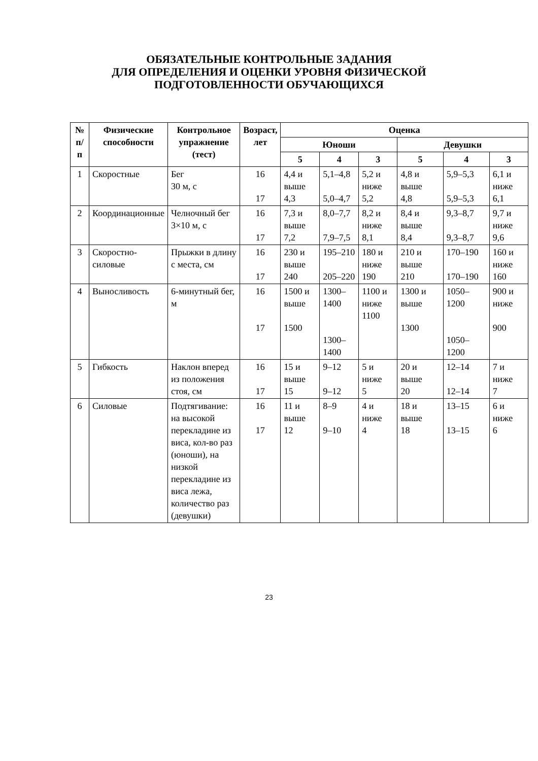ОБЯЗАТЕЛЬНЫЕ КОНТРОЛЬНЫЕ ЗАДАНИЯ
ДЛЯ ОПРЕДЕЛЕНИЯ И ОЦЕНКИ УРОВНЯ ФИЗИЧЕСКОЙ
ПОДГОТОВЛЕННОСТИ ОБУЧАЮЩИХСЯ
| № п/п | Физические способности | Контрольное упражнение (тест) | Возраст, лет | Оценка | | | | | |
| --- | --- | --- | --- | --- | --- | --- | --- | --- | --- |
| | | | | Юноши | | | Девушки | | |
| | | | | 5 | 4 | 3 | 5 | 4 | 3 |
| 1 | Скоростные | Бег 30 м, с | 16 17 | 4,4 и выше 4,3 | 5,1–4,8 5,0–4,7 | 5,2 и ниже 5,2 | 4,8 и выше 4,8 | 5,9–5,3 5,9–5,3 | 6,1 и ниже 6,1 |
| 2 | Координационные | Челночный бег 3×10 м, с | 16 17 | 7,3 и выше 7,2 | 8,0–7,7 7,9–7,5 | 8,2 и ниже 8,1 | 8,4 и выше 8,4 | 9,3–8,7 9,3–8,7 | 9,7 и ниже 9,6 |
| 3 | Скоростно-силовые | Прыжки в длину с места, см | 16 17 | 230 и выше 240 | 195–210 205–220 | 180 и ниже 190 | 210 и выше 210 | 170–190 170–190 | 160 и ниже 160 |
| 4 | Выносливость | 6-минутный бег, м | 16 17 | 1500 и выше 1500 | 1300–1400 1300–1400 | 1100 и ниже 1100 | 1300 и выше 1300 | 1050–1200 1050–1200 | 900 и ниже 900 |
| 5 | Гибкость | Наклон вперед из положения стоя, см | 16 17 | 15 и выше 15 | 9–12 9–12 | 5 и ниже 5 | 20 и выше 20 | 12–14 12–14 | 7 и ниже 7 |
| 6 | Силовые | Подтягивание: на высокой перекладине из виса, кол-во раз (юноши), на низкой перекладине из виса лежа, количество раз (девушки) | 16 17 | 11 и выше 12 | 8–9 9–10 | 4 и ниже 4 | 18 и выше 18 | 13–15 13–15 | 6 и ниже 6 |
23